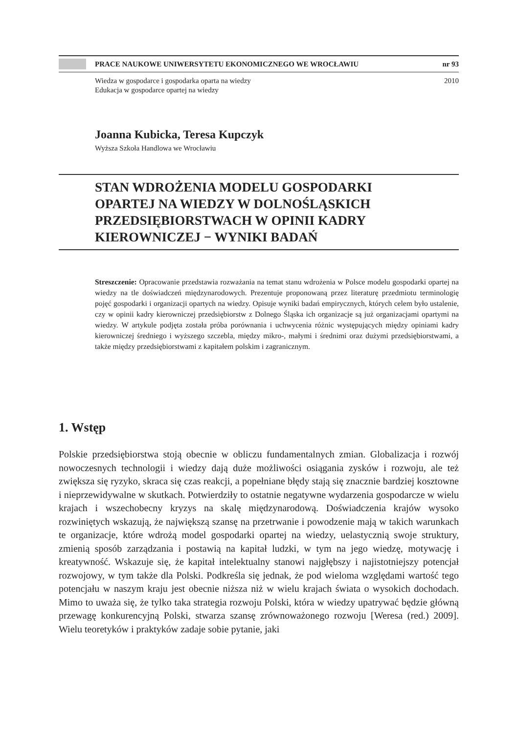PRACE NAUKOWE UNIWERSYTETU EKONOMICZNEGO WE WROCŁAWIU nr 93
Wiedza w gospodarce i gospodarka oparta na wiedzy
Edukacja w gospodarce opartej na wiedzy
2010
Joanna Kubicka, Teresa Kupczyk
Wyższa Szkoła Handlowa we Wrocławiu
STAN WDROŻENIA MODELU GOSPODARKI
OPARTEJ NA WIEDZY W DOLNOŚLĄSKICH
PRZEDSIĘBIORSTWACH W OPINII KADRY
KIEROWNICZEJ − WYNIKI BADAŃ
Streszczenie: Opracowanie przedstawia rozważania na temat stanu wdrożenia w Polsce modelu gospodarki opartej na wiedzy na tle doświadczeń międzynarodowych. Prezentuje proponowaną przez literaturę przedmiotu terminologię pojęć gospodarki i organizacji opartych na wiedzy. Opisuje wyniki badań empirycznych, których celem było ustalenie, czy w opinii kadry kierowniczej przedsiębiorstw z Dolnego Śląska ich organizacje są już organizacjami opartymi na wiedzy. W artykule podjęta została próba porównania i uchwycenia różnic występujących między opiniami kadry kierowniczej średniego i wyższego szczebla, między mikro-, małymi i średnimi oraz dużymi przedsiębiorstwami, a także między przedsiębiorstwami z kapitałem polskim i zagranicznym.
1. Wstęp
Polskie przedsiębiorstwa stoją obecnie w obliczu fundamentalnych zmian. Globalizacja i rozwój nowoczesnych technologii i wiedzy dają duże możliwości osiągania zysków i rozwoju, ale też zwiększa się ryzyko, skraca się czas reakcji, a popełniane błędy stają się znacznie bardziej kosztowne i nieprzewidywalne w skutkach. Potwierdziły to ostatnie negatywne wydarzenia gospodarcze w wielu krajach i wszechobecny kryzys na skalę międzynarodową. Doświadczenia krajów wysoko rozwiniętych wskazują, że największą szansę na przetrwanie i powodzenie mają w takich warunkach te organizacje, które wdrożą model gospodarki opartej na wiedzy, uelastycznią swoje struktury, zmienią sposób zarządzania i postawią na kapitał ludzki, w tym na jego wiedzę, motywację i kreatywność. Wskazuje się, że kapitał intelektualny stanowi najgłębszy i najistotniejszy potencjał rozwojowy, w tym także dla Polski. Podkreśla się jednak, że pod wieloma względami wartość tego potencjału w naszym kraju jest obecnie niższa niż w wielu krajach świata o wysokich dochodach. Mimo to uważa się, że tylko taka strategia rozwoju Polski, która w wiedzy upatrywać będzie główną przewagę konkurencyjną Polski, stwarza szansę zrównoważonego rozwoju [Weresa (red.) 2009]. Wielu teoretyków i praktyków zadaje sobie pytanie, jaki